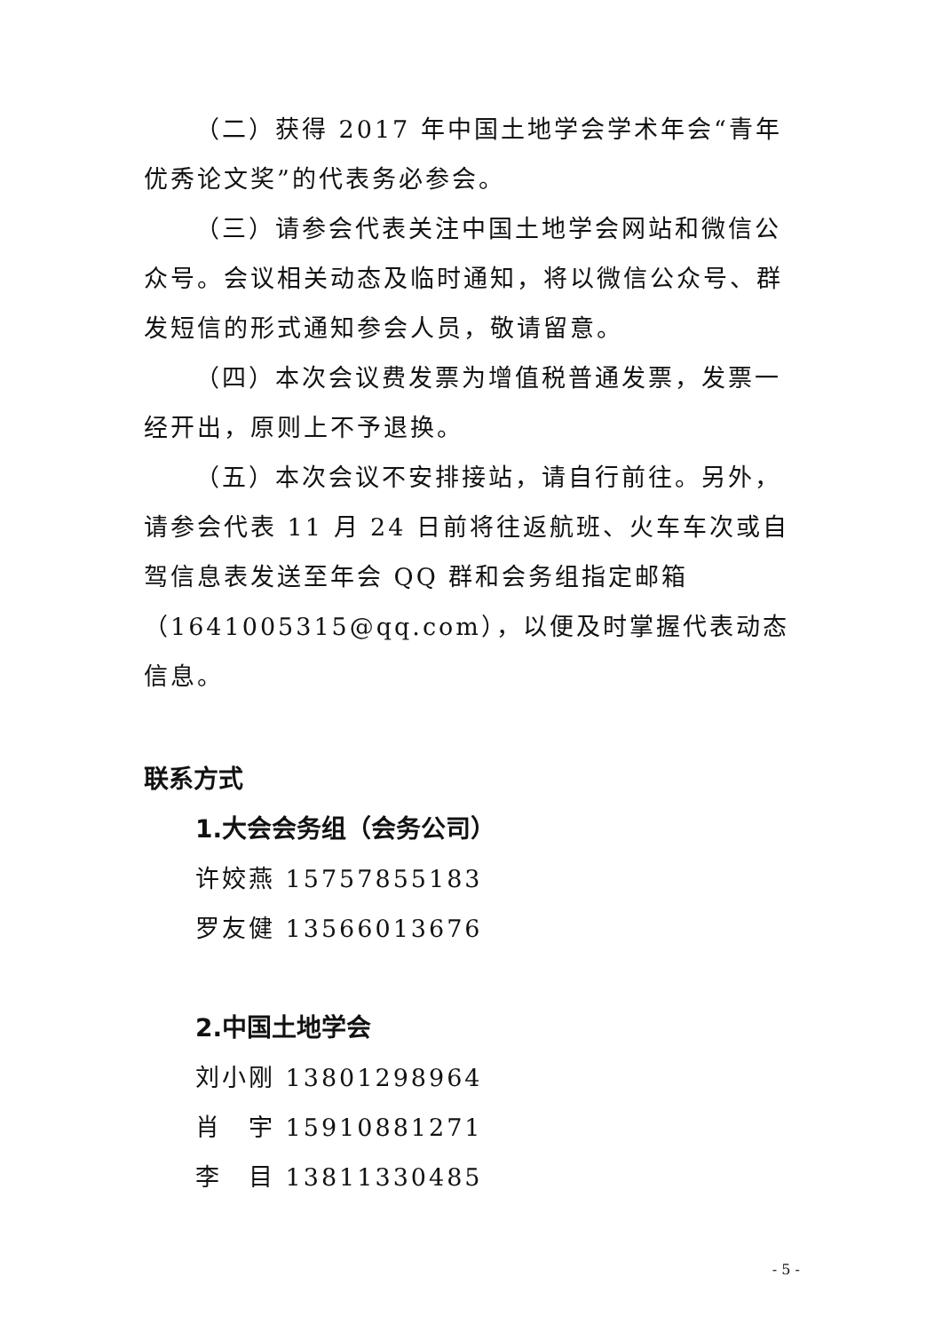（二）获得 2017 年中国土地学会学术年会“青年优秀论文奖”的代表务必参会。
（三）请参会代表关注中国土地学会网站和微信公众号。会议相关动态及临时通知，将以微信公众号、群发短信的形式通知参会人员，敬请留意。
（四）本次会议费发票为增值税普通发票，发票一经开出，原则上不予退换。
（五）本次会议不安排接站，请自行前往。另外，请参会代表 11 月 24 日前将往返航班、火车车次或自驾信息表发送至年会 QQ 群和会务组指定邮箱（1641005315@qq.com），以便及时掌握代表动态信息。
联系方式
1.大会会务组（会务公司）
许姣燕 15757855183
罗友健 13566013676
2.中国土地学会
刘小刚 13801298964
肖　宇 15910881271
李　目 13811330485
- 5 -